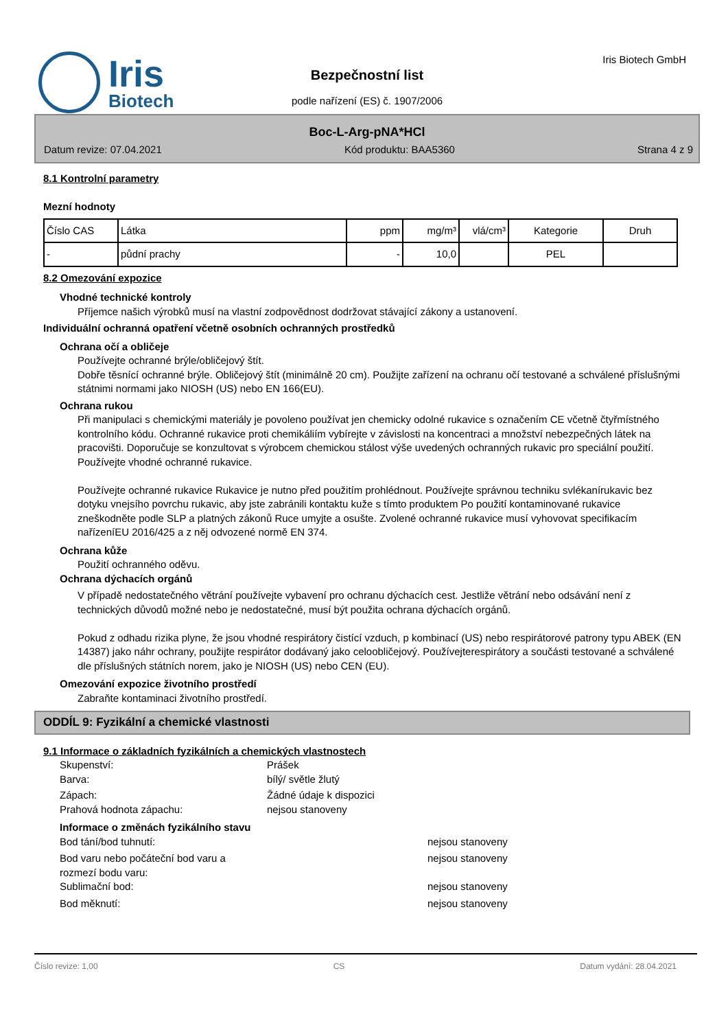Iris
Biotech
Bezpečnostní list
podle nařízení (ES) č. 1907/2006
Iris Biotech GmbH
Boc-L-Arg-pNA*HCl
Datum revize: 07.04.2021 Kód produktu: BAA5360 Strana 4 z 9
8.1 Kontrolní parametry
Mezní hodnoty
| Číslo CAS | Látka | ppm | mg/m³ | vlá/cm³ | Kategorie | Druh |
| --- | --- | --- | --- | --- | --- | --- |
| - | půdní prachy | - | 10,0 | | PEL | |
8.2 Omezování expozice
Vhodné technické kontroly
Příjemce našich výrobků musí na vlastní zodpovědnost dodržovat stávající zákony a ustanovení.
Individuální ochranná opatření včetně osobních ochranných prostředků
Ochrana očí a obličeje
Používejte ochranné brýle/obličejový štít.
Dobře těsnící ochranné brýle. Obličejový štít (minimálně 20 cm). Použijte zařízení na ochranu očí testované a schválené příslušnými státnimi normami jako NIOSH (US) nebo EN 166(EU).
Ochrana rukou
Při manipulaci s chemickými materiály je povoleno používat jen chemicky odolné rukavice s označením CE včetně čtyřmístného kontrolního kódu. Ochranné rukavice proti chemikáliím vybírejte v závislosti na koncentraci a množství nebezpečných látek na pracovišti. Doporučuje se konzultovat s výrobcem chemickou stálost výše uvedených ochranných rukavic pro speciální použití. Používejte vhodné ochranné rukavice.
Používejte ochranné rukavice Rukavice je nutno před použitím prohlédnout. Používejte správnou techniku svlékanírukavic bez dotyku vnejsího povrchu rukavic, aby jste zabránili kontaktu kuže s tímto produktem Po použití kontaminované rukavice zneškodněte podle SLP a platných zákonů Ruce umyjte a osušte. Zvolené ochranné rukavice musí vyhovovat specifikacím nařízeníEU 2016/425 a z něj odvozené normě EN 374.
Ochrana kůže
Použití ochranného oděvu.
Ochrana dýchacích orgánů
V případě nedostatečného větrání používejte vybavení pro ochranu dýchacích cest. Jestliže větrání nebo odsávání není z technických důvodů možné nebo je nedostatečné, musí být použita ochrana dýchacích orgánů.
Pokud z odhadu rizika plyne, že jsou vhodné respirátory čistící vzduch, p kombinací (US) nebo respirátorové patrony typu ABEK (EN 14387) jako náhr ochrany, použijte respirátor dodávaný jako celoobličejový. Používejterespirátory a součásti testované a schválené dle příslušných státních norem, jako je NIOSH (US) nebo CEN (EU).
Omezování expozice životního prostředí
Zabraňte kontaminaci životního prostředí.
ODDÍL 9: Fyzikální a chemické vlastnosti
9.1 Informace o základních fyzikálních a chemických vlastnostech
Skupenství: Prášek
Barva: bílý/ světle žlutý
Zápach: Žádné údaje k dispozici
Prahová hodnota zápachu: nejsou stanoveny
Informace o změnách fyzikálního stavu
Bod tání/bod tuhnutí: nejsou stanoveny
Bod varu nebo počáteční bod varu a
rozmezí bodu varu: nejsou stanoveny
Sublimační bod: nejsou stanoveny
Bod měknutí: nejsou stanoveny
Číslo revize: 1,00 CS Datum vydání: 28.04.2021